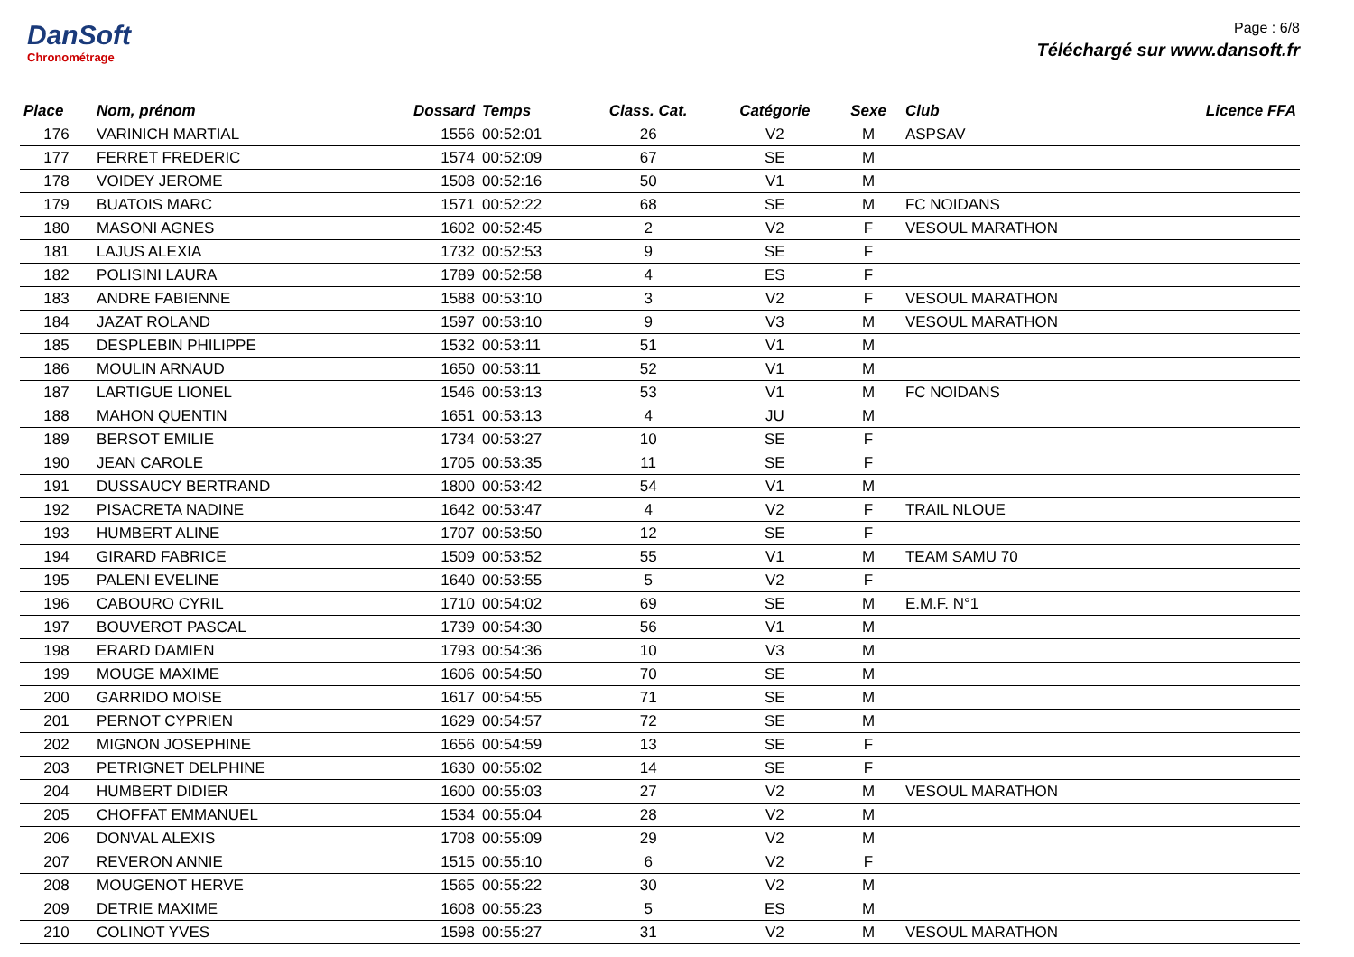DanSoft
Chronométrage
Page : 6/8
Téléchargé sur www.dansoft.fr
| Place | Nom, prénom | Dossard | Temps | Class. Cat. | Catégorie | Sexe | Club | Licence FFA |
| --- | --- | --- | --- | --- | --- | --- | --- | --- |
| 176 | VARINICH MARTIAL | 1556 | 00:52:01 | 26 | V2 | M | ASPSAV | |
| 177 | FERRET FREDERIC | 1574 | 00:52:09 | 67 | SE | M | | |
| 178 | VOIDEY JEROME | 1508 | 00:52:16 | 50 | V1 | M | | |
| 179 | BUATOIS MARC | 1571 | 00:52:22 | 68 | SE | M | FC NOIDANS | |
| 180 | MASONI AGNES | 1602 | 00:52:45 | 2 | V2 | F | VESOUL MARATHON | |
| 181 | LAJUS ALEXIA | 1732 | 00:52:53 | 9 | SE | F | | |
| 182 | POLISINI LAURA | 1789 | 00:52:58 | 4 | ES | F | | |
| 183 | ANDRE FABIENNE | 1588 | 00:53:10 | 3 | V2 | F | VESOUL MARATHON | |
| 184 | JAZAT ROLAND | 1597 | 00:53:10 | 9 | V3 | M | VESOUL MARATHON | |
| 185 | DESPLEBIN PHILIPPE | 1532 | 00:53:11 | 51 | V1 | M | | |
| 186 | MOULIN ARNAUD | 1650 | 00:53:11 | 52 | V1 | M | | |
| 187 | LARTIGUE LIONEL | 1546 | 00:53:13 | 53 | V1 | M | FC NOIDANS | |
| 188 | MAHON QUENTIN | 1651 | 00:53:13 | 4 | JU | M | | |
| 189 | BERSOT EMILIE | 1734 | 00:53:27 | 10 | SE | F | | |
| 190 | JEAN CAROLE | 1705 | 00:53:35 | 11 | SE | F | | |
| 191 | DUSSAUCY BERTRAND | 1800 | 00:53:42 | 54 | V1 | M | | |
| 192 | PISACRETA NADINE | 1642 | 00:53:47 | 4 | V2 | F | TRAIL NLOUE | |
| 193 | HUMBERT ALINE | 1707 | 00:53:50 | 12 | SE | F | | |
| 194 | GIRARD FABRICE | 1509 | 00:53:52 | 55 | V1 | M | TEAM SAMU 70 | |
| 195 | PALENI EVELINE | 1640 | 00:53:55 | 5 | V2 | F | | |
| 196 | CABOURO CYRIL | 1710 | 00:54:02 | 69 | SE | M | E.M.F. N°1 | |
| 197 | BOUVEROT PASCAL | 1739 | 00:54:30 | 56 | V1 | M | | |
| 198 | ERARD DAMIEN | 1793 | 00:54:36 | 10 | V3 | M | | |
| 199 | MOUGE MAXIME | 1606 | 00:54:50 | 70 | SE | M | | |
| 200 | GARRIDO MOISE | 1617 | 00:54:55 | 71 | SE | M | | |
| 201 | PERNOT CYPRIEN | 1629 | 00:54:57 | 72 | SE | M | | |
| 202 | MIGNON JOSEPHINE | 1656 | 00:54:59 | 13 | SE | F | | |
| 203 | PETRIGNET DELPHINE | 1630 | 00:55:02 | 14 | SE | F | | |
| 204 | HUMBERT DIDIER | 1600 | 00:55:03 | 27 | V2 | M | VESOUL MARATHON | |
| 205 | CHOFFAT EMMANUEL | 1534 | 00:55:04 | 28 | V2 | M | | |
| 206 | DONVAL ALEXIS | 1708 | 00:55:09 | 29 | V2 | M | | |
| 207 | REVERON ANNIE | 1515 | 00:55:10 | 6 | V2 | F | | |
| 208 | MOUGENOT HERVE | 1565 | 00:55:22 | 30 | V2 | M | | |
| 209 | DETRIE MAXIME | 1608 | 00:55:23 | 5 | ES | M | | |
| 210 | COLINOT YVES | 1598 | 00:55:27 | 31 | V2 | M | VESOUL MARATHON | |